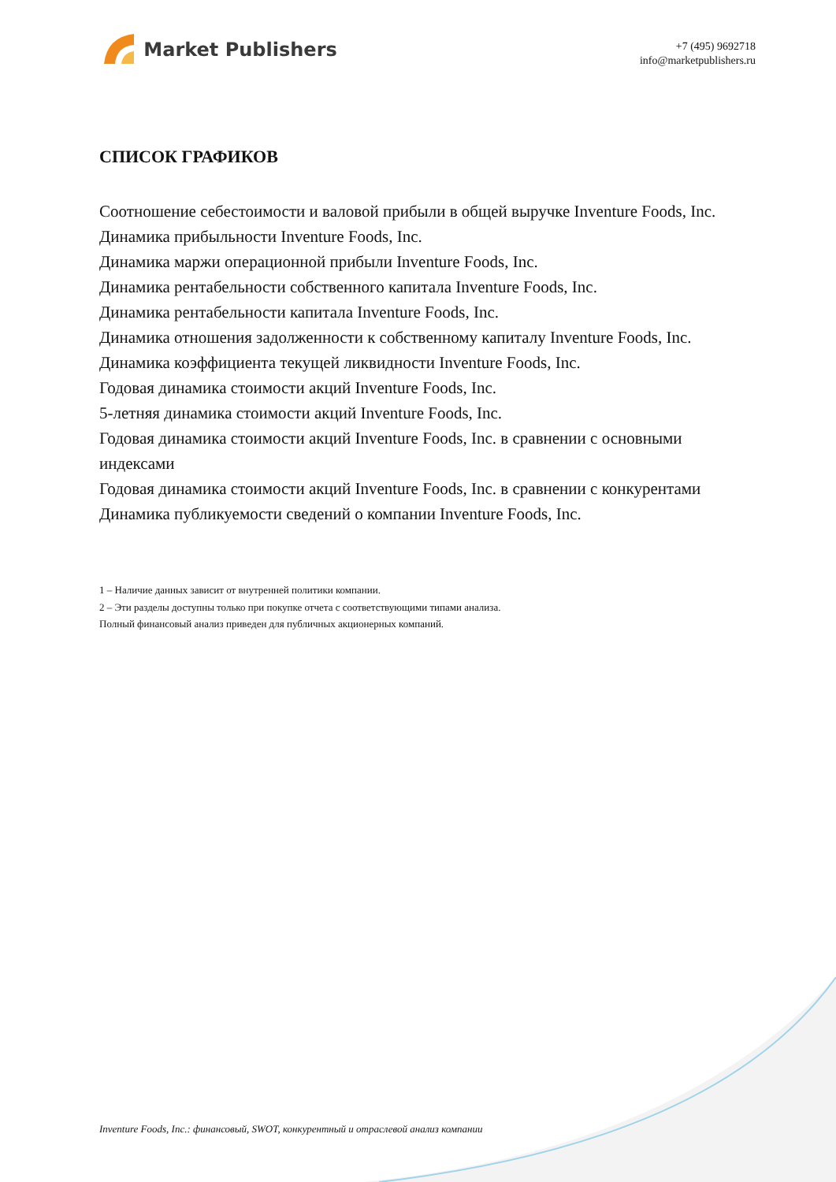Market Publishers
+7 (495) 9692718
info@marketpublishers.ru
СПИСОК ГРАФИКОВ
Соотношение себестоимости и валовой прибыли в общей выручке Inventure Foods, Inc.
Динамика прибыльности Inventure Foods, Inc.
Динамика маржи операционной прибыли Inventure Foods, Inc.
Динамика рентабельности собственного капитала Inventure Foods, Inc.
Динамика рентабельности капитала Inventure Foods, Inc.
Динамика отношения задолженности к собственному капиталу Inventure Foods, Inc.
Динамика коэффициента текущей ликвидности Inventure Foods, Inc.
Годовая динамика стоимости акций Inventure Foods, Inc.
5-летняя динамика стоимости акций Inventure Foods, Inc.
Годовая динамика стоимости акций Inventure Foods, Inc. в сравнении с основными индексами
Годовая динамика стоимости акций Inventure Foods, Inc. в сравнении с конкурентами
Динамика публикуемости сведений о компании Inventure Foods, Inc.
1 – Наличие данных зависит от внутренней политики компании.
2 – Эти разделы доступны только при покупке отчета с соответствующими типами анализа.
Полный финансовый анализ приведен для публичных акционерных компаний.
Inventure Foods, Inc.: финансовый, SWOT, конкурентный и отраслевой анализ компании